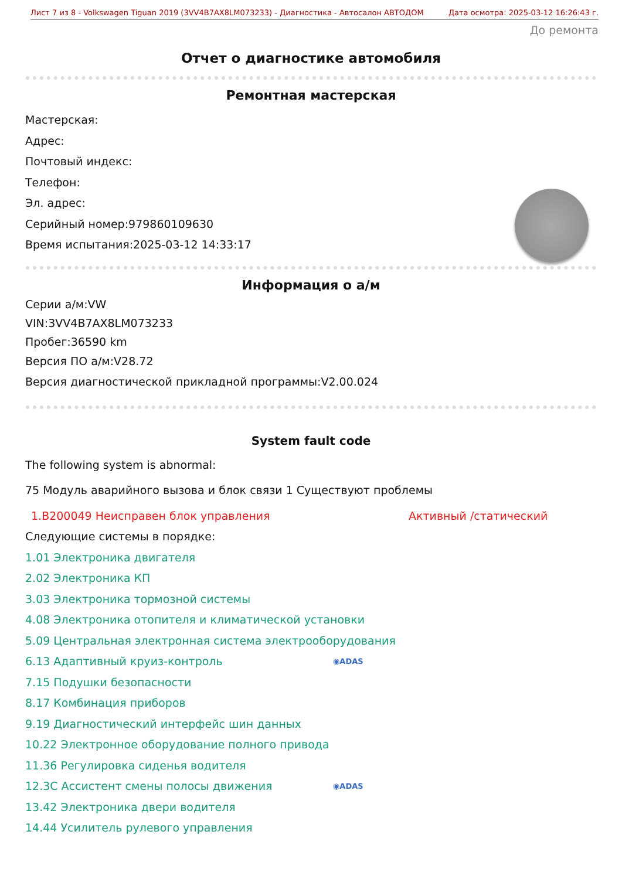Лист 7 из 8 - Volkswagen Tiguan 2019 (3VV4B7AX8LM073233) - Диагностика - Автосалон АВТОДОМ Дата осмотра: 2025-03-12 16:26:43 г.
До ремонта
Отчет о диагностике автомобиля
Ремонтная мастерская
Мастерская:
Адрес:
Почтовый индекс:
Телефон:
Эл. адрес:
Серийный номер:979860109630
Время испытания:2025-03-12 14:33:17
Информация о а/м
Серии а/м:VW
VIN:3VV4B7AX8LM073233
Пробег:36590 km
Версия ПО а/м:V28.72
Версия диагностической прикладной программы:V2.00.024
System fault code
The following system is abnormal:
75 Модуль аварийного вызова и блок связи 1 Существуют проблемы
1.B200049 Неисправен блок управления Активный /статический
Следующие системы в порядке:
1.01 Электроника двигателя
2.02 Электроника КП
3.03 Электроника тормозной системы
4.08 Электроника отопителя и климатической установки
5.09 Центральная электронная система электрооборудования
6.13 Адаптивный круиз-контроль ◉ADAS
7.15 Подушки безопасности
8.17 Комбинация приборов
9.19 Диагностический интерфейс шин данных
10.22 Электронное оборудование полного привода
11.36 Регулировка сиденья водителя
12.3C Ассистент смены полосы движения ◉ADAS
13.42 Электроника двери водителя
14.44 Усилитель рулевого управления